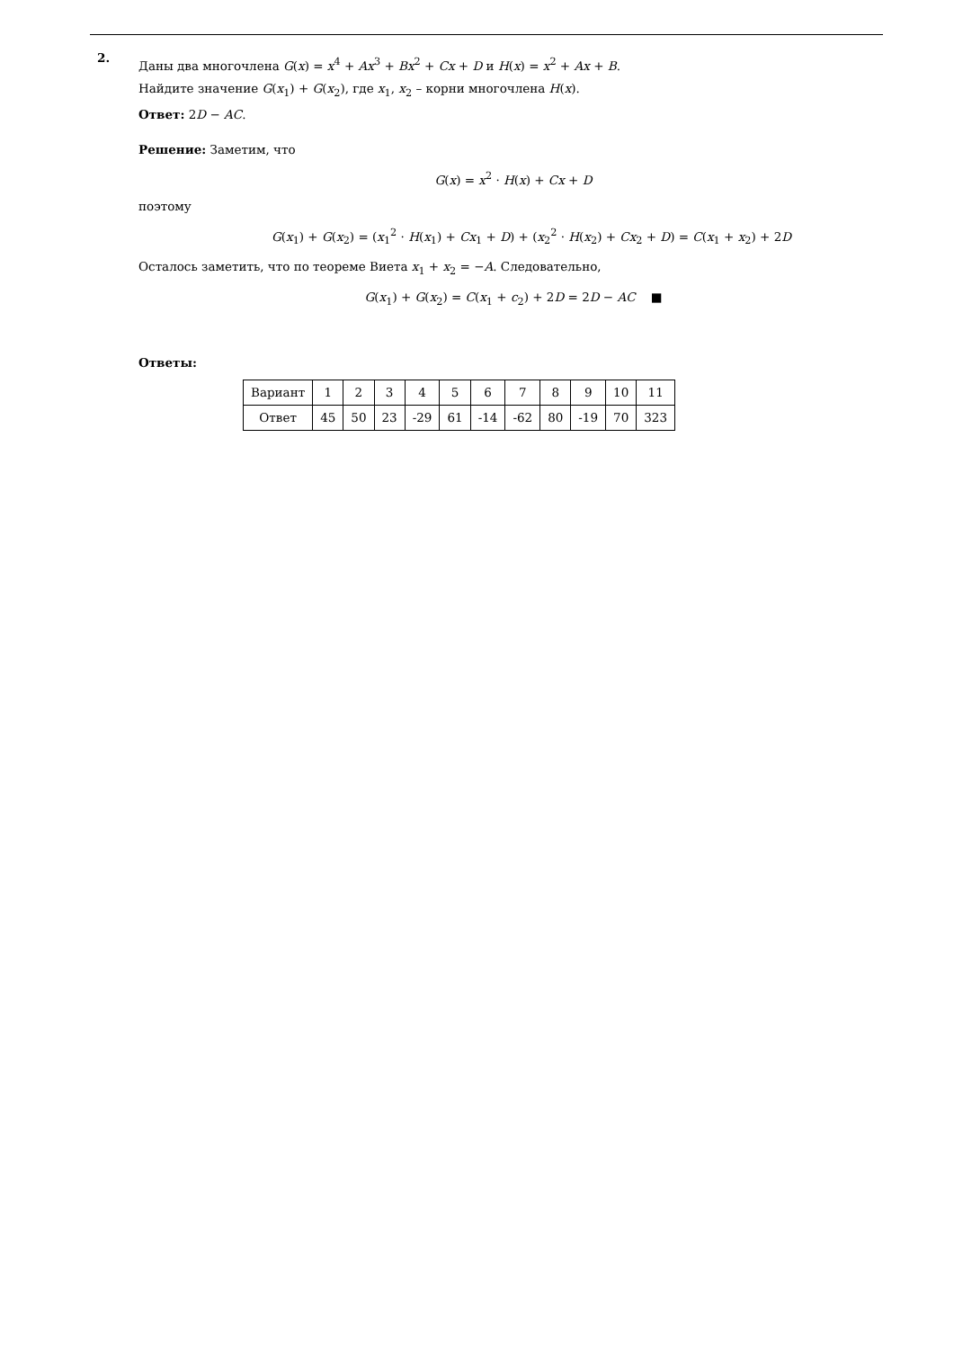2.
Даны два многочлена G(x) = x<sup>4</sup> + Ax<sup>3</sup> + Bx<sup>2</sup> + Cx + D и H(x) = x<sup>2</sup> + Ax + B.
Найдите значение G(x<sub>1</sub>) + G(x<sub>2</sub>), где x<sub>1</sub>, x<sub>2</sub> – корни многочлена H(x).
Ответ: 2D − AC.
Решение: Заметим, что
G(x) = x<sup>2</sup> · H(x) + Cx + D
поэтому
G(x<sub>1</sub>) + G(x<sub>2</sub>) = (x<sub>1</sub><sup>2</sup> · H(x<sub>1</sub>) + Cx<sub>1</sub> + D) + (x<sub>2</sub><sup>2</sup> · H(x<sub>2</sub>) + Cx<sub>2</sub> + D) = C(x<sub>1</sub> + x<sub>2</sub>) + 2D
Осталось заметить, что по теореме Виета x<sub>1</sub> + x<sub>2</sub> = −A. Следовательно,
G(x<sub>1</sub>) + G(x<sub>2</sub>) = C(x<sub>1</sub> + c<sub>2</sub>) + 2D = 2D − AC ■
Ответы:
| Вариант | 1 | 2 | 3 | 4 | 5 | 6 | 7 | 8 | 9 | 10 | 11 |
| Ответ | 45 | 50 | 23 | -29 | 61 | -14 | -62 | 80 | -19 | 70 | 323 |